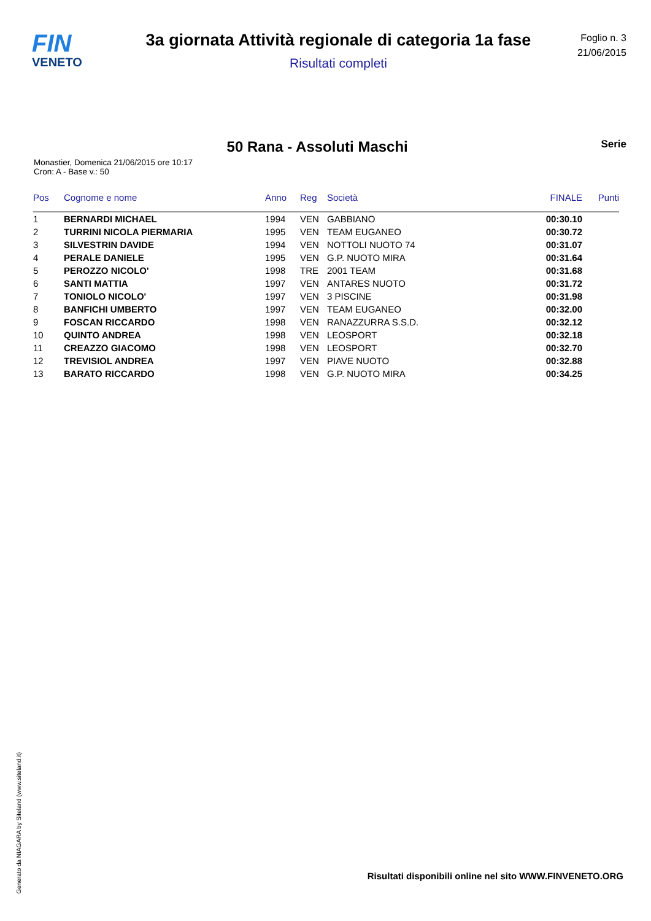FIN
VENETO
3a giornata Attività regionale di categoria 1a fase
Risultati completi
Foglio n. 3
21/06/2015
50 Rana - Assoluti Maschi
Serie
Monastier, Domenica 21/06/2015 ore 10:17
Cron: A - Base v.: 50
| Pos | Cognome e nome | Anno | Reg | Società | FINALE | Punti |
| --- | --- | --- | --- | --- | --- | --- |
| 1 | BERNARDI MICHAEL | 1994 | VEN | GABBIANO | 00:30.10 | |
| 2 | TURRINI NICOLA PIERMARIA | 1995 | VEN | TEAM EUGANEO | 00:30.72 | |
| 3 | SILVESTRIN DAVIDE | 1994 | VEN | NOTTOLI NUOTO 74 | 00:31.07 | |
| 4 | PERALE DANIELE | 1995 | VEN | G.P. NUOTO MIRA | 00:31.64 | |
| 5 | PEROZZO NICOLO' | 1998 | TRE | 2001 TEAM | 00:31.68 | |
| 6 | SANTI MATTIA | 1997 | VEN | ANTARES NUOTO | 00:31.72 | |
| 7 | TONIOLO NICOLO' | 1997 | VEN | 3 PISCINE | 00:31.98 | |
| 8 | BANFICHI UMBERTO | 1997 | VEN | TEAM EUGANEO | 00:32.00 | |
| 9 | FOSCAN RICCARDO | 1998 | VEN | RANAZZURRA S.S.D. | 00:32.12 | |
| 10 | QUINTO ANDREA | 1998 | VEN | LEOSPORT | 00:32.18 | |
| 11 | CREAZZO GIACOMO | 1998 | VEN | LEOSPORT | 00:32.70 | |
| 12 | TREVISIOL ANDREA | 1997 | VEN | PIAVE NUOTO | 00:32.88 | |
| 13 | BARATO RICCARDO | 1998 | VEN | G.P. NUOTO MIRA | 00:34.25 | |
Generato da NIAGARA by Siteland (www.siteland.it)
Risultati disponibili online nel sito WWW.FINVENETO.ORG